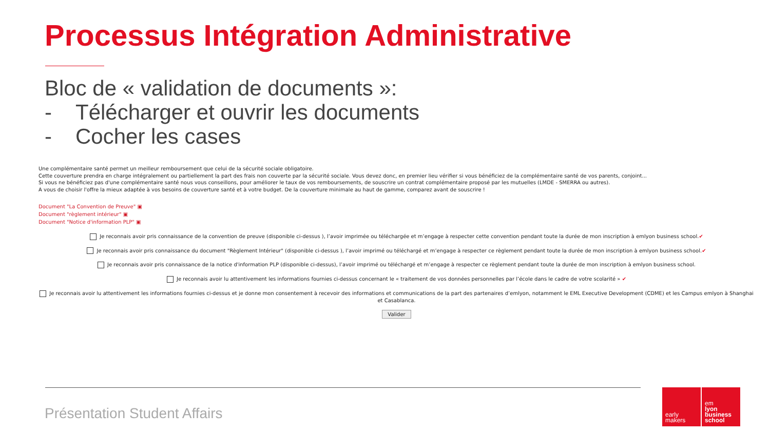Processus Intégration Administrative
Bloc de « validation de documents »:
- Télécharger et ouvrir les documents
- Cocher les cases
Une complémentaire santé permet un meilleur remboursement que celui de la sécurité sociale obligatoire.
Cette couverture prendra en charge intégralement ou partiellement la part des frais non couverte par la sécurité sociale. Vous devez donc, en premier lieu vérifier si vous bénéficiez de la complémentaire santé de vos parents, conjoint...
Si vous ne bénéficiez pas d'une complémentaire santé nous vous conseillons, pour améliorer le taux de vos remboursements, de souscrire un contrat complémentaire proposé par les mutuelles (LMDE - SMERRA ou autres).
A vous de choisir l'offre la mieux adaptée à vos besoins de couverture santé et à votre budget. De la couverture minimale au haut de gamme, comparez avant de souscrire !
Document "La Convention de Preuve" ▣
Document "règlement intérieur" ▣
Document "Notice d'information PLP" ▣
Je reconnais avoir pris connaissance de la convention de preuve (disponible ci-dessus ), l’avoir imprimée ou téléchargée et m’engage à respecter cette convention pendant toute la durée de mon inscription à emlyon business school.✔
Je reconnais avoir pris connaissance du document "Règlement Intérieur" (disponible ci-dessus ), l’avoir imprimé ou téléchargé et m’engage à respecter ce règlement pendant toute la durée de mon inscription à emlyon business school.✔
Je reconnais avoir pris connaissance de la notice d'information PLP (disponible ci-dessus), l’avoir imprimé ou téléchargé et m’engage à respecter ce règlement pendant toute la durée de mon inscription à emlyon business school.
Je reconnais avoir lu attentivement les informations fournies ci-dessus concernant le « traitement de vos données personnelles par l’école dans le cadre de votre scolarité » ✔
Je reconnais avoir lu attentivement les informations fournies ci-dessus et je donne mon consentement à recevoir des informations et communications de la part des partenaires d’emlyon, notamment le EML Executive Development (CDME) et les Campus emlyon à Shanghai et Casablanca.
Valider
Présentation Student Affairs
early
makers
em
lyon
business
school